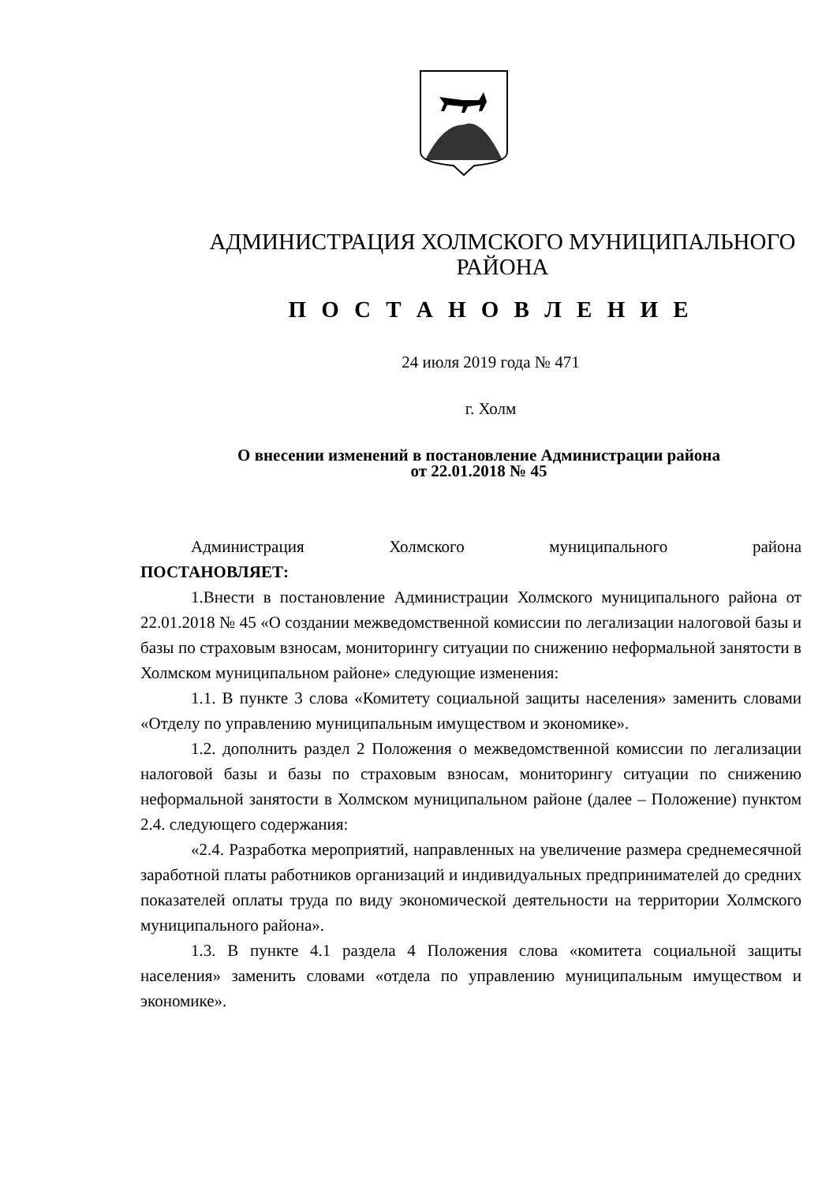АДМИНИСТРАЦИЯ ХОЛМСКОГО МУНИЦИПАЛЬНОГО
РАЙОНА
П О С Т А Н О В Л Е Н И Е
24 июля 2019 года № 471
г. Холм
О внесении изменений в постановление Администрации района
от 22.01.2018 № 45
Администрация Холмского муниципального района
ПОСТАНОВЛЯЕТ:
1.Внести в постановление Администрации Холмского муниципального района от 22.01.2018 № 45 «О создании межведомственной комиссии по легализации налоговой базы и базы по страховым взносам, мониторингу ситуации по снижению неформальной занятости в Холмском муниципальном районе» следующие изменения:
1.1. В пункте 3 слова «Комитету социальной защиты населения» заменить словами «Отделу по управлению муниципальным имуществом и экономике».
1.2. дополнить раздел 2 Положения о межведомственной комиссии по легализации налоговой базы и базы по страховым взносам, мониторингу ситуации по снижению неформальной занятости в Холмском муниципальном районе (далее – Положение) пунктом 2.4. следующего содержания:
«2.4. Разработка мероприятий, направленных на увеличение размера среднемесячной заработной платы работников организаций и индивидуальных предпринимателей до средних показателей оплаты труда по виду экономической деятельности на территории Холмского муниципального района».
1.3. В пункте 4.1 раздела 4 Положения слова «комитета социальной защиты населения» заменить словами «отдела по управлению муниципальным имуществом и экономике».